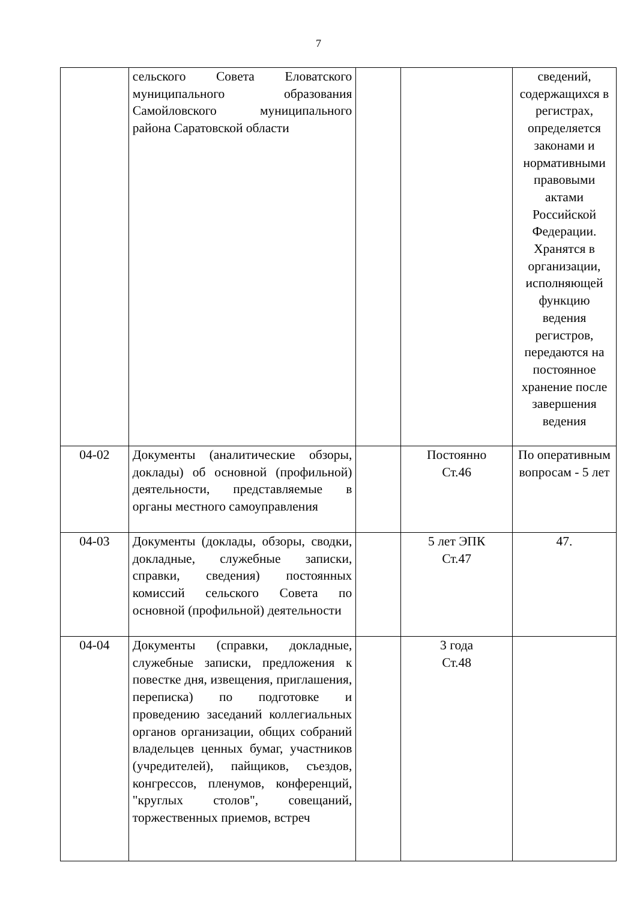7
| | сельского Совета Еловатского муниципального образования Самойловского муниципального района Саратовской области | | | сведений, содержащихся в регистрах, определяется законами и нормативными правовыми актами Российской Федерации. Хранятся в организации, исполняющей функцию ведения регистров, передаются на постоянное хранение после завершения ведения |
| 04-02 | Документы (аналитические обзоры, доклады) об основной (профильной) деятельности, представляемые в органы местного самоуправления | | Постоянно Ст.46 | По оперативным вопросам - 5 лет |
| 04-03 | Документы (доклады, обзоры, сводки, докладные, служебные записки, справки, сведения) постоянных комиссий сельского Совета по основной (профильной) деятельности | | 5 лет ЭПК Ст.47 | 47. |
| 04-04 | Документы (справки, докладные, служебные записки, предложения к повестке дня, извещения, приглашения, переписка) по подготовке и проведению заседаний коллегиальных органов организации, общих собраний владельцев ценных бумаг, участников (учредителей), пайщиков, съездов, конгрессов, пленумов, конференций, "круглых столов", совещаний, торжественных приемов, встреч | | 3 года Ст.48 | |